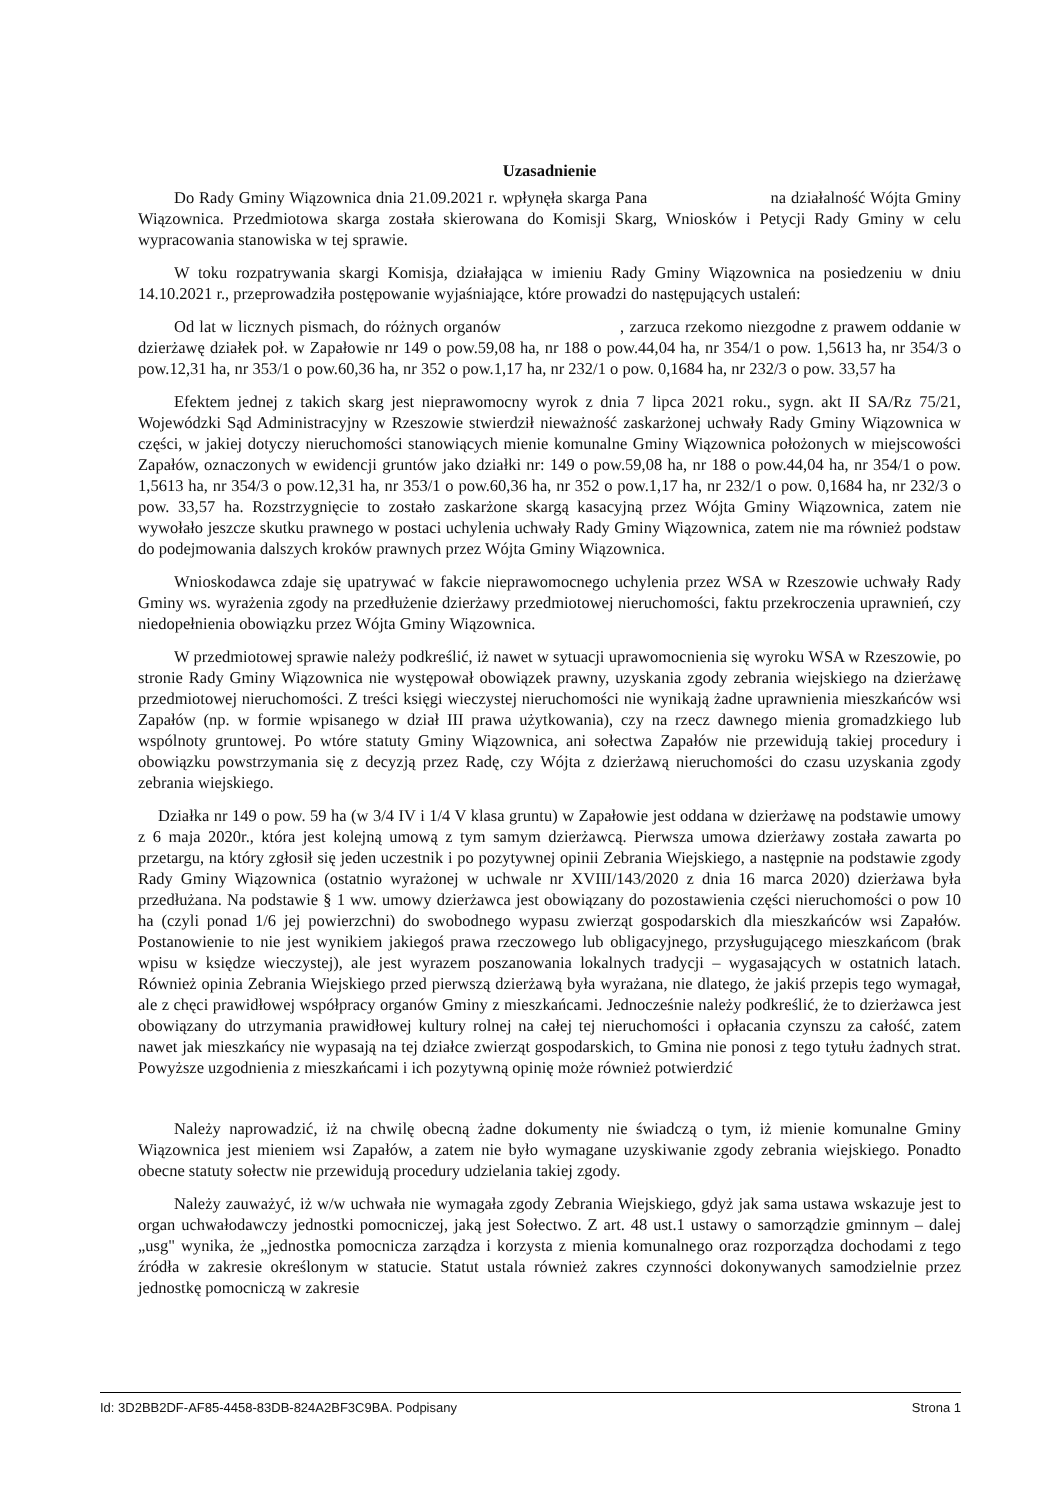Uzasadnienie
Do Rady Gminy Wiązownica dnia 21.09.2021 r. wpłynęła skarga Pana na działalność Wójta Gminy Wiązownica. Przedmiotowa skarga została skierowana do Komisji Skarg, Wniosków i Petycji Rady Gminy w celu wypracowania stanowiska w tej sprawie.
W toku rozpatrywania skargi Komisja, działająca w imieniu Rady Gminy Wiązownica na posiedzeniu w dniu 14.10.2021 r., przeprowadziła postępowanie wyjaśniające, które prowadzi do następujących ustaleń:
Od lat w licznych pismach, do różnych organów , zarzuca rzekomo niezgodne z prawem oddanie w dzierżawę działek poł. w Zapałowie nr 149 o pow.59,08 ha, nr 188 o pow.44,04 ha, nr 354/1 o pow. 1,5613 ha, nr 354/3 o pow.12,31 ha, nr 353/1 o pow.60,36 ha, nr 352 o pow.1,17 ha, nr 232/1 o pow. 0,1684 ha, nr 232/3 o pow. 33,57 ha
Efektem jednej z takich skarg jest nieprawomocny wyrok z dnia 7 lipca 2021 roku., sygn. akt II SA/Rz 75/21, Wojewódzki Sąd Administracyjny w Rzeszowie stwierdził nieważność zaskarżonej uchwały Rady Gminy Wiązownica w części, w jakiej dotyczy nieruchomości stanowiących mienie komunalne Gminy Wiązownica położonych w miejscowości Zapałów, oznaczonych w ewidencji gruntów jako działki nr: 149 o pow.59,08 ha, nr 188 o pow.44,04 ha, nr 354/1 o pow. 1,5613 ha, nr 354/3 o pow.12,31 ha, nr 353/1 o pow.60,36 ha, nr 352 o pow.1,17 ha, nr 232/1 o pow. 0,1684 ha, nr 232/3 o pow. 33,57 ha. Rozstrzygnięcie to zostało zaskarżone skargą kasacyjną przez Wójta Gminy Wiązownica, zatem nie wywołało jeszcze skutku prawnego w postaci uchylenia uchwały Rady Gminy Wiązownica, zatem nie ma również podstaw do podejmowania dalszych kroków prawnych przez Wójta Gminy Wiązownica.
Wnioskodawca zdaje się upatrywać w fakcie nieprawomocnego uchylenia przez WSA w Rzeszowie uchwały Rady Gminy ws. wyrażenia zgody na przedłużenie dzierżawy przedmiotowej nieruchomości, faktu przekroczenia uprawnień, czy niedopełnienia obowiązku przez Wójta Gminy Wiązownica.
W przedmiotowej sprawie należy podkreślić, iż nawet w sytuacji uprawomocnienia się wyroku WSA w Rzeszowie, po stronie Rady Gminy Wiązownica nie występował obowiązek prawny, uzyskania zgody zebrania wiejskiego na dzierżawę przedmiotowej nieruchomości. Z treści księgi wieczystej nieruchomości nie wynikają żadne uprawnienia mieszkańców wsi Zapałów (np. w formie wpisanego w dział III prawa użytkowania), czy na rzecz dawnego mienia gromadzkiego lub wspólnoty gruntowej. Po wtóre statuty Gminy Wiązownica, ani sołectwa Zapałów nie przewidują takiej procedury i obowiązku powstrzymania się z decyzją przez Radę, czy Wójta z dzierżawą nieruchomości do czasu uzyskania zgody zebrania wiejskiego.
Działka nr 149 o pow. 59 ha (w 3/4 IV i 1/4 V klasa gruntu) w Zapałowie jest oddana w dzierżawę na podstawie umowy z 6 maja 2020r., która jest kolejną umową z tym samym dzierżawcą. Pierwsza umowa dzierżawy została zawarta po przetargu, na który zgłosił się jeden uczestnik i po pozytywnej opinii Zebrania Wiejskiego, a następnie na podstawie zgody Rady Gminy Wiązownica (ostatnio wyrażonej w uchwale nr XVIII/143/2020 z dnia 16 marca 2020) dzierżawa była przedłużana. Na podstawie § 1 ww. umowy dzierżawca jest obowiązany do pozostawienia części nieruchomości o pow 10 ha (czyli ponad 1/6 jej powierzchni) do swobodnego wypasu zwierząt gospodarskich dla mieszkańców wsi Zapałów. Postanowienie to nie jest wynikiem jakiegoś prawa rzeczowego lub obligacyjnego, przysługującego mieszkańcom (brak wpisu w księdze wieczystej), ale jest wyrazem poszanowania lokalnych tradycji – wygasających w ostatnich latach. Również opinia Zebrania Wiejskiego przed pierwszą dzierżawą była wyrażana, nie dlatego, że jakiś przepis tego wymagał, ale z chęci prawidłowej współpracy organów Gminy z mieszkańcami. Jednocześnie należy podkreślić, że to dzierżawca jest obowiązany do utrzymania prawidłowej kultury rolnej na całej tej nieruchomości i opłacania czynszu za całość, zatem nawet jak mieszkańcy nie wypasają na tej działce zwierząt gospodarskich, to Gmina nie ponosi z tego tytułu żadnych strat. Powyższe uzgodnienia z mieszkańcami i ich pozytywną opinię może również potwierdzić
Należy naprowadzić, iż na chwilę obecną żadne dokumenty nie świadczą o tym, iż mienie komunalne Gminy Wiązownica jest mieniem wsi Zapałów, a zatem nie było wymagane uzyskiwanie zgody zebrania wiejskiego. Ponadto obecne statuty sołectw nie przewidują procedury udzielania takiej zgody.
Należy zauważyć, iż w/w uchwała nie wymagała zgody Zebrania Wiejskiego, gdyż jak sama ustawa wskazuje jest to organ uchwałodawczy jednostki pomocniczej, jaką jest Sołectwo. Z art. 48 ust.1 ustawy o samorządzie gminnym – dalej „usg" wynika, że „jednostka pomocnicza zarządza i korzysta z mienia komunalnego oraz rozporządza dochodami z tego źródła w zakresie określonym w statucie. Statut ustala również zakres czynności dokonywanych samodzielnie przez jednostkę pomocniczą w zakresie
Id: 3D2BB2DF-AF85-4458-83DB-824A2BF3C9BA. Podpisany Strona 1